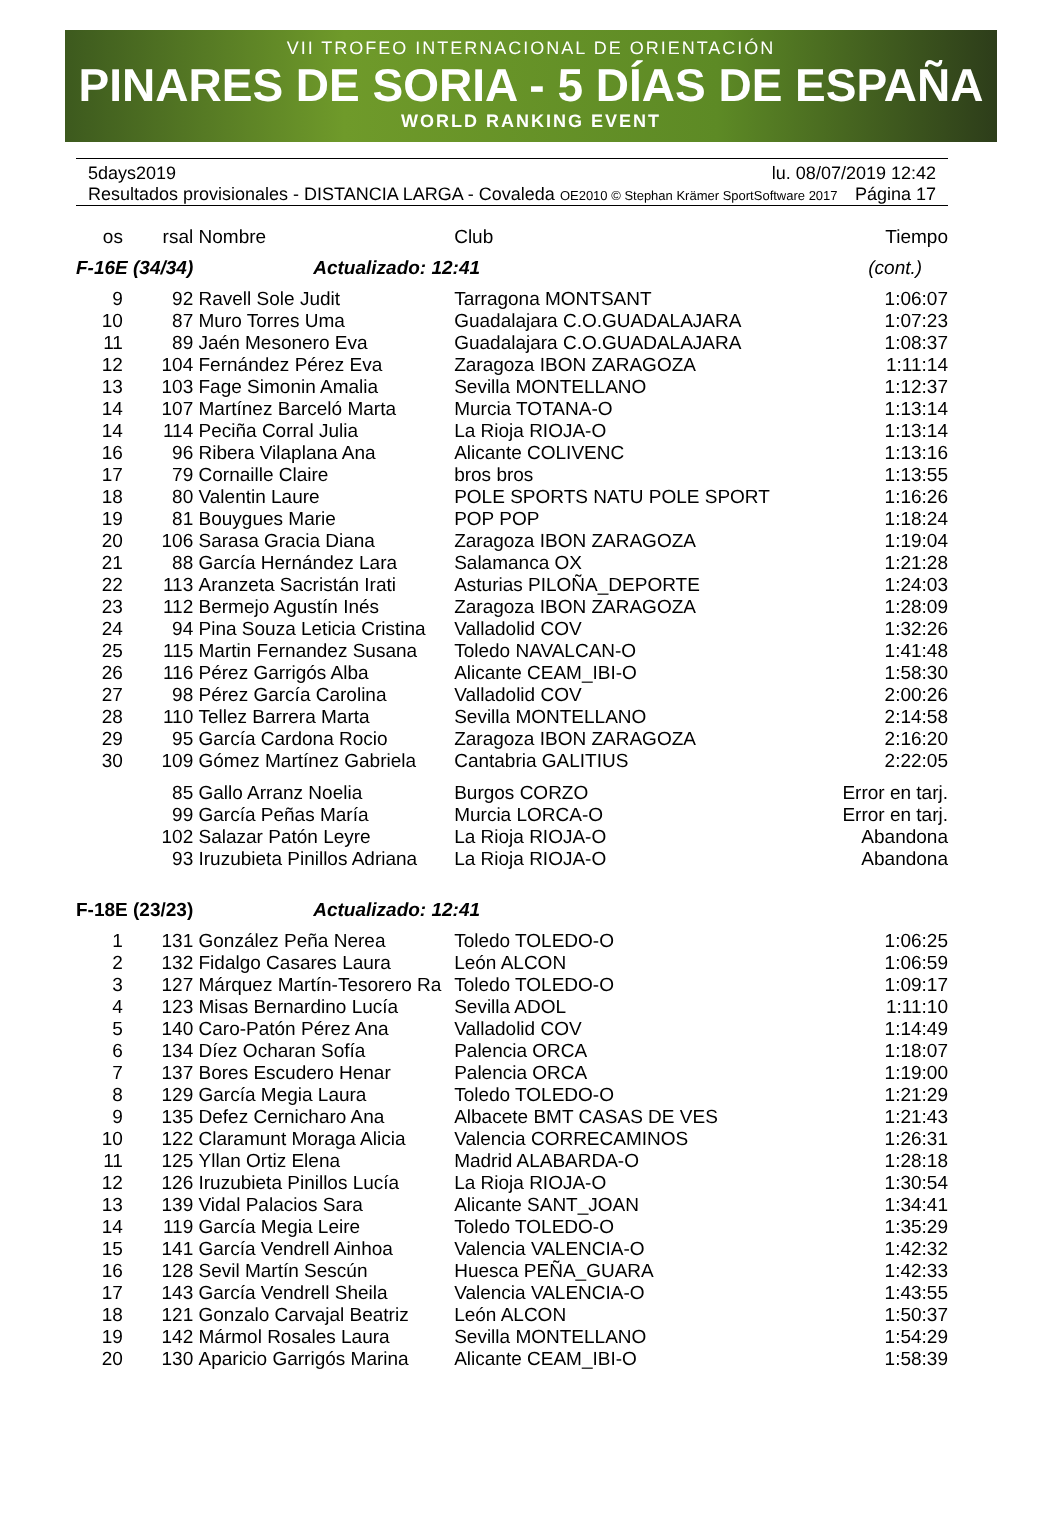VII TROFEO INTERNACIONAL DE ORIENTACIÓN
PINARES DE SORIA - 5 DÍAS DE ESPAÑA
WORLD RANKING EVENT
5days2019 lu. 08/07/2019 12:42
Resultados provisionales - DISTANCIA LARGA - Covaleda OE2010 © Stephan Krämer SportSoftware 2017 Página 17
| os | rsal | Nombre | Club | Tiempo |
| --- | --- | --- | --- | --- |
| F-16E (34/34) | | Actualizado: 12:41 | | (cont.) |
| 9 | 92 | Ravell Sole Judit | Tarragona MONTSANT | 1:06:07 |
| 10 | 87 | Muro Torres Uma | Guadalajara C.O.GUADALAJARA | 1:07:23 |
| 11 | 89 | Jaén Mesonero Eva | Guadalajara C.O.GUADALAJARA | 1:08:37 |
| 12 | 104 | Fernández Pérez Eva | Zaragoza IBON ZARAGOZA | 1:11:14 |
| 13 | 103 | Fage Simonin Amalia | Sevilla MONTELLANO | 1:12:37 |
| 14 | 107 | Martínez Barceló Marta | Murcia TOTANA-O | 1:13:14 |
| 14 | 114 | Peciña Corral Julia | La Rioja RIOJA-O | 1:13:14 |
| 16 | 96 | Ribera Vilaplana Ana | Alicante COLIVENC | 1:13:16 |
| 17 | 79 | Cornaille Claire | bros bros | 1:13:55 |
| 18 | 80 | Valentin Laure | POLE SPORTS NATU POLE SPORT | 1:16:26 |
| 19 | 81 | Bouygues Marie | POP POP | 1:18:24 |
| 20 | 106 | Sarasa Gracia Diana | Zaragoza IBON ZARAGOZA | 1:19:04 |
| 21 | 88 | García Hernández Lara | Salamanca OX | 1:21:28 |
| 22 | 113 | Aranzeta Sacristán Irati | Asturias PILOÑA_DEPORTE | 1:24:03 |
| 23 | 112 | Bermejo Agustín Inés | Zaragoza IBON ZARAGOZA | 1:28:09 |
| 24 | 94 | Pina Souza Leticia Cristina | Valladolid COV | 1:32:26 |
| 25 | 115 | Martin Fernandez Susana | Toledo NAVALCAN-O | 1:41:48 |
| 26 | 116 | Pérez Garrigós Alba | Alicante CEAM_IBI-O | 1:58:30 |
| 27 | 98 | Pérez García Carolina | Valladolid COV | 2:00:26 |
| 28 | 110 | Tellez Barrera Marta | Sevilla MONTELLANO | 2:14:58 |
| 29 | 95 | García Cardona Rocio | Zaragoza IBON ZARAGOZA | 2:16:20 |
| 30 | 109 | Gómez Martínez Gabriela | Cantabria GALITIUS | 2:22:05 |
| | 85 | Gallo Arranz Noelia | Burgos CORZO | Error en tarj. |
| | 99 | García Peñas María | Murcia LORCA-O | Error en tarj. |
| | 102 | Salazar Patón Leyre | La Rioja RIOJA-O | Abandona |
| | 93 | Iruzubieta Pinillos Adriana | La Rioja RIOJA-O | Abandona |
| F-18E (23/23) | | Actualizado: 12:41 | | |
| 1 | 131 | González Peña Nerea | Toledo TOLEDO-O | 1:06:25 |
| 2 | 132 | Fidalgo Casares Laura | León ALCON | 1:06:59 |
| 3 | 127 | Márquez Martín-Tesorero Ra | Toledo TOLEDO-O | 1:09:17 |
| 4 | 123 | Misas Bernardino Lucía | Sevilla ADOL | 1:11:10 |
| 5 | 140 | Caro-Patón Pérez Ana | Valladolid COV | 1:14:49 |
| 6 | 134 | Díez Ocharan Sofía | Palencia ORCA | 1:18:07 |
| 7 | 137 | Bores Escudero Henar | Palencia ORCA | 1:19:00 |
| 8 | 129 | García Megia Laura | Toledo TOLEDO-O | 1:21:29 |
| 9 | 135 | Defez Cernicharo Ana | Albacete BMT CASAS DE VES | 1:21:43 |
| 10 | 122 | Claramunt Moraga Alicia | Valencia CORRECAMINOS | 1:26:31 |
| 11 | 125 | Yllan Ortiz Elena | Madrid ALABARDA-O | 1:28:18 |
| 12 | 126 | Iruzubieta Pinillos Lucía | La Rioja RIOJA-O | 1:30:54 |
| 13 | 139 | Vidal Palacios Sara | Alicante SANT_JOAN | 1:34:41 |
| 14 | 119 | García Megia Leire | Toledo TOLEDO-O | 1:35:29 |
| 15 | 141 | García Vendrell Ainhoa | Valencia VALENCIA-O | 1:42:32 |
| 16 | 128 | Sevil Martín Sescún | Huesca PEÑA_GUARA | 1:42:33 |
| 17 | 143 | García Vendrell Sheila | Valencia VALENCIA-O | 1:43:55 |
| 18 | 121 | Gonzalo Carvajal Beatriz | León ALCON | 1:50:37 |
| 19 | 142 | Mármol Rosales Laura | Sevilla MONTELLANO | 1:54:29 |
| 20 | 130 | Aparicio Garrigós Marina | Alicante CEAM_IBI-O | 1:58:39 |